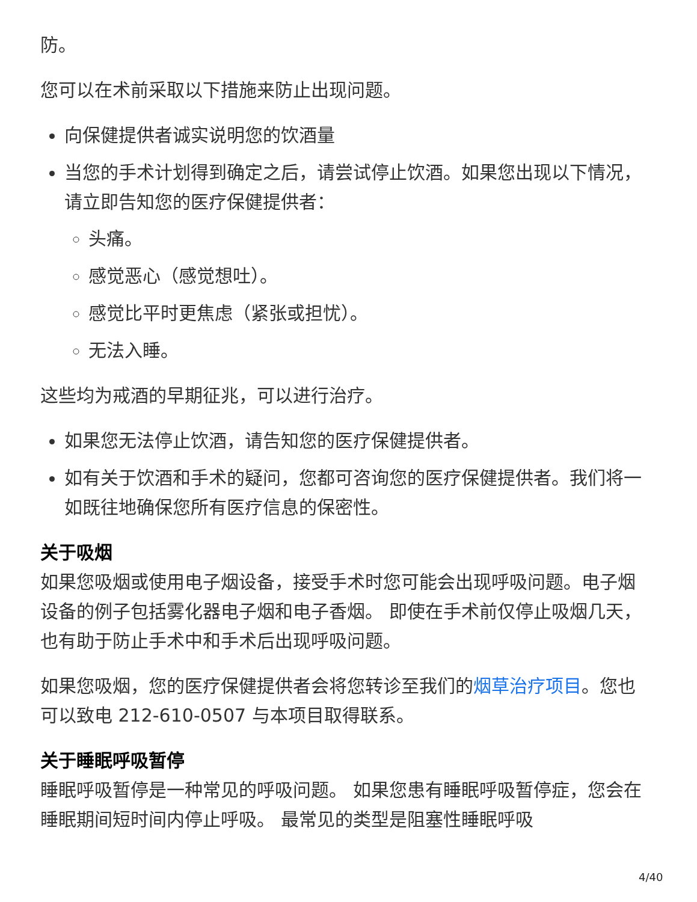防。
您可以在术前采取以下措施来防止出现问题。
向保健提供者诚实说明您的饮酒量
当您的手术计划得到确定之后，请尝试停止饮酒。如果您出现以下情况，请立即告知您的医疗保健提供者：
头痛。
感觉恶心（感觉想吐）。
感觉比平时更焦虑（紧张或担忧）。
无法入睡。
这些均为戒酒的早期征兆，可以进行治疗。
如果您无法停止饮酒，请告知您的医疗保健提供者。
如有关于饮酒和手术的疑问，您都可咨询您的医疗保健提供者。我们将一如既往地确保您所有医疗信息的保密性。
关于吸烟
如果您吸烟或使用电子烟设备，接受手术时您可能会出现呼吸问题。电子烟设备的例子包括雾化器电子烟和电子香烟。 即使在手术前仅停止吸烟几天，也有助于防止手术中和手术后出现呼吸问题。
如果您吸烟，您的医疗保健提供者会将您转诊至我们的烟草治疗项目。您也可以致电 212-610-0507 与本项目取得联系。
关于睡眠呼吸暂停
睡眠呼吸暂停是一种常见的呼吸问题。 如果您患有睡眠呼吸暂停症，您会在睡眠期间短时间内停止呼吸。 最常见的类型是阻塞性睡眠呼吸
4/40